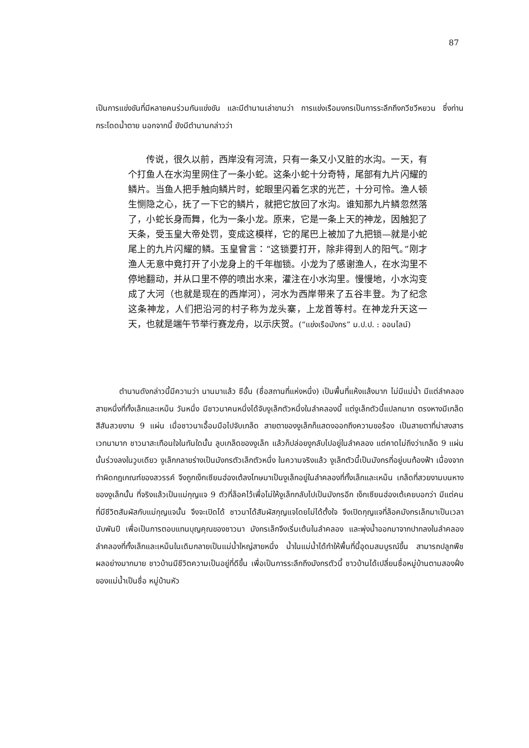87
เป็นการแข่งขันที่มีหลายคนร่วมกันแข่งขัน และมีตำนานเล่าขานว่า การแข่งเรือมงกรเป็นการระลึกถึงกวีชวีหยวน ซึ่งท่านกระโดดน้ำตาย นอกจากนี้ ยังมีตำนานกล่าวว่า
  传说，很久以前，西岸没有河流，只有一条又小又脏的水沟。一天，有个打鱼人在水沟里网住了一条小蛇。这条小蛇十分奇特，尾部有九片闪耀的鳞片。当鱼人把手触向鳞片时，蛇眼里闪着乞求的光芒，十分可怜。渔人顿生恻隐之心，抚了一下它的鳞片，就把它放回了水沟。谁知那九片鳞忽然落了，小蛇长身而舞，化为一条小龙。原来，它是一条上天的神龙，因触犯了天条，受玉皇大帝处罚，变成这模样，它的尾巴上被加了九把锁—就是小蛇尾上的九片闪耀的鳞。玉皇曾言：“这锁要打开，除非得到人的阳气。”刚才渔人无意中竟打开了小龙身上的千年枷锁。小龙为了感谢渔人，在水沟里不停地翻动，并从口里不停的喷出水来，灌注在小水沟里。慢慢地，小水沟变成了大河（也就是现在的西岸河），河水为西岸带来了五谷丰登。为了纪念这条神龙，人们把沿河的村子称为龙头寨，上龙首等村。在神龙升天这一天，也就是端午节举行赛龙舟，以示庆贺。(“แข่งเรือมังกร” ม.ป.ป. : ออนไลน์)
   ตำนานดังกล่าวนี้มีความว่า นานมาแล้ว ซีอั้น (ชื่อสถานที่แห่งหนึ่ง) เป็นพื้นที่แห้งแล้งมาก ไม่มีแม่น้ำ มีแต่ลำคลองสายหนึ่งที่ทั้งเล็กและเหม็น วันหนึ่ง มีชาวนาคนหนึ่งได้จับงูเล็กตัวหนึ่งในลำคลองนี้ แต่งูเล็กตัวนี้แปลกมาก ตรงหางมีเกล็ดสีสันสวยงาม 9 แผ่น เมื่อชาวนาเอื้อมมือไปจับเกล็ด สายตาของงูเล็กก็แสดงออกถึงความขอร้อง เป็นสายตาที่น่าสงสารเวทนามาก ชาวนาสะเทือนใจในทันใดนั้น ลูบเกล็ดของงูเล็ก แล้วก็ปล่อยงูกลับไปอยู่ในลำคลอง แต่คาดไม่ถึงว่าเกล็ด 9 แผ่นนั้นร่วงลงในวูบเดียว งูเล็กกลายร่างเป็นมังกรตัวเล็กตัวหนึ่ง ในความจริงแล้ว งูเล็กตัวนี้เป็นมังกรที่อยู่บนท้องฟ้า เนื่องจากทำผิดกฎเกณฑ์ของสวรรค์ จึงถูกเง็กเซียนฮ่องเต้ลงโทษมาเป็นงูเล็กอยู่ในลำคลองที่ทั้งเล็กและเหม็น เกล็ดที่สวยงามบนหางของงูเล็กนั้น ที่จริงแล้วเป็นแม่กุญแจ 9 ตัวที่ล็อคไว้เพื่อไม่ให้งูเล็กกลับไปเป็นมังกรอีก เง็กเซียนฮ่องเต้เคยบอกว่า มีแต่คนที่มีชีวิตสัมผัสกับแม่กุญแจนั้น จึงจะเปิดได้ ชาวนาได้สัมผัสกุญแจโดยไม่ได้ตั้งใจ จึงเปิดกุญแจที่ล็อคมังกรเล็กมาเป็นเวลานับพันปี เพื่อเป็นการตอบแทนบุญคุณของชาวนา มังกรเล็กจึงเริ่มเต้นในลำคลอง และพุ่งน้ำออกมาจากปากลงในลำคลอง ลำคลองที่ทั้งเล็กและเหม็นในเดิมกลายเป็นแม่น้ำใหญ่สายหนึ่ง น้ำในแม่น้ำได้ทำให้พื้นที่นี้อุดมสมบูรณ์ขึ้น สามารถปลูกพืชผลอย่างมากมาย ชาวบ้านมีชีวิตความเป็นอยู่ที่ดีขึ้น เพื่อเป็นการระลึกถึงมังกรตัวนี้ ชาวบ้านได้เปลี่ยนชื่อหมู่บ้านตามสองฝั่งของแม่น้ำเป็นชื่อ หมู่บ้านหัว